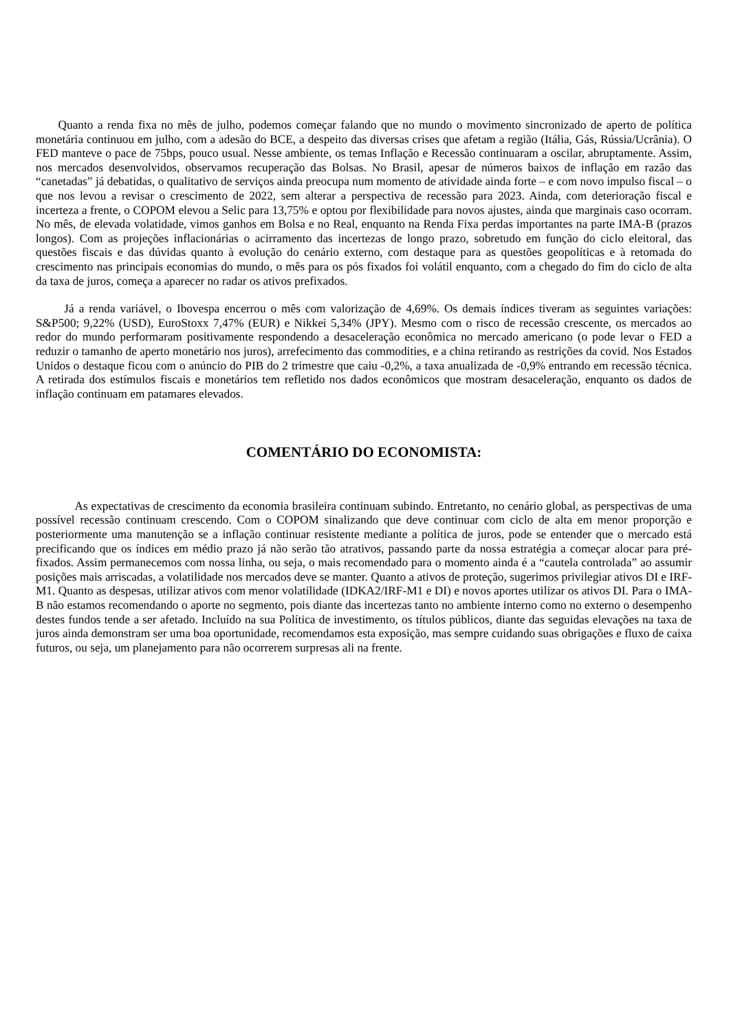Quanto a renda fixa no mês de julho, podemos começar falando que no mundo o movimento sincronizado de aperto de política monetária continuou em julho, com a adesão do BCE, a despeito das diversas crises que afetam a região (Itália, Gás, Rússia/Ucrânia). O FED manteve o pace de 75bps, pouco usual. Nesse ambiente, os temas Inflação e Recessão continuaram a oscilar, abruptamente. Assim, nos mercados desenvolvidos, observamos recuperação das Bolsas. No Brasil, apesar de números baixos de inflação em razão das “canetadas” já debatidas, o qualitativo de serviços ainda preocupa num momento de atividade ainda forte – e com novo impulso fiscal – o que nos levou a revisar o crescimento de 2022, sem alterar a perspectiva de recessão para 2023. Ainda, com deterioração fiscal e incerteza a frente, o COPOM elevou a Selic para 13,75% e optou por flexibilidade para novos ajustes, ainda que marginais caso ocorram. No mês, de elevada volatidade, vimos ganhos em Bolsa e no Real, enquanto na Renda Fixa perdas importantes na parte IMA-B (prazos longos). Com as projeções inflacionárias o acirramento das incertezas de longo prazo, sobretudo em função do ciclo eleitoral, das questões fiscais e das dúvidas quanto à evolução do cenário externo, com destaque para as questões geopolíticas e à retomada do crescimento nas principais economias do mundo, o mês para os pós fixados foi volátil enquanto, com a chegado do fim do ciclo de alta da taxa de juros, começa a aparecer no radar os ativos prefixados.
Já a renda variável, o Ibovespa encerrou o mês com valorização de 4,69%. Os demais índices tiveram as seguintes variações: S&P500; 9,22% (USD), EuroStoxx 7,47% (EUR) e Nikkei 5,34% (JPY). Mesmo com o risco de recessão crescente, os mercados ao redor do mundo performaram positivamente respondendo a desaceleração econômica no mercado americano (o pode levar o FED a reduzir o tamanho de aperto monetário nos juros), arrefecimento das commodities, e a china retirando as restrições da covid. Nos Estados Unidos o destaque ficou com o anúncio do PIB do 2 trimestre que caiu -0,2%, a taxa anualizada de -0,9% entrando em recessão técnica. A retirada dos estímulos fiscais e monetários tem refletido nos dados econômicos que mostram desaceleração, enquanto os dados de inflação continuam em patamares elevados.
COMENTÁRIO DO ECONOMISTA:
As expectativas de crescimento da economia brasileira continuam subindo. Entretanto, no cenário global, as perspectivas de uma possível recessão continuam crescendo. Com o COPOM sinalizando que deve continuar com ciclo de alta em menor proporção e posteriormente uma manutenção se a inflação continuar resistente mediante a política de juros, pode se entender que o mercado está precificando que os índices em médio prazo já não serão tão atrativos, passando parte da nossa estratégia a começar alocar para pré-fixados. Assim permanecemos com nossa linha, ou seja, o mais recomendado para o momento ainda é a “cautela controlada” ao assumir posições mais arriscadas, a volatilidade nos mercados deve se manter. Quanto a ativos de proteção, sugerimos privilegiar ativos DI e IRF-M1. Quanto as despesas, utilizar ativos com menor volatilidade (IDKA2/IRF-M1 e DI) e novos aportes utilizar os ativos DI. Para o IMA-B não estamos recomendando o aporte no segmento, pois diante das incertezas tanto no ambiente interno como no externo o desempenho destes fundos tende a ser afetado. Incluído na sua Política de investimento, os títulos públicos, diante das seguidas elevações na taxa de juros ainda demonstram ser uma boa oportunidade, recomendamos esta exposição, mas sempre cuidando suas obrigações e fluxo de caixa futuros, ou seja, um planejamento para não ocorrerem surpresas ali na frente.